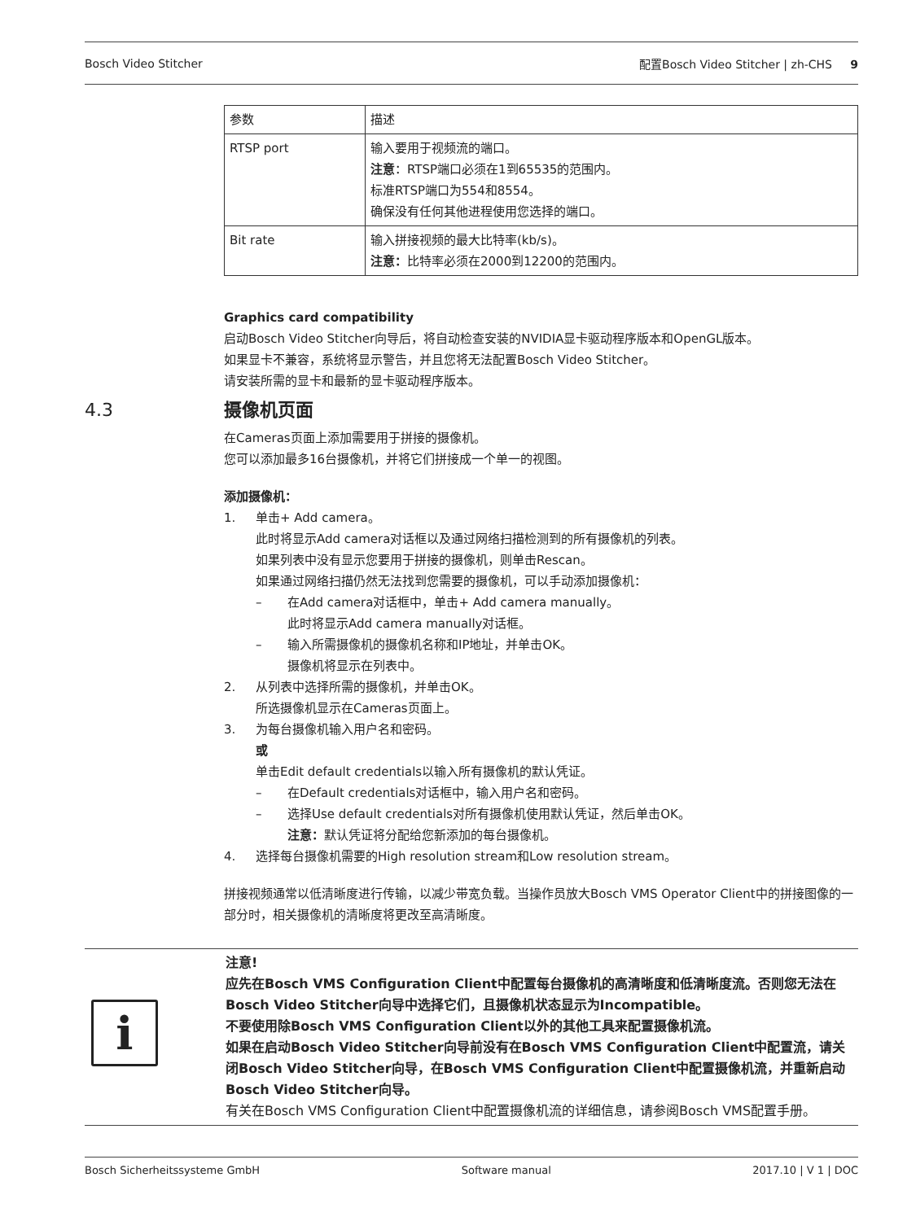Bosch Video Stitcher 配置Bosch Video Stitcher | zh-CHS 9
| 参数 | 描述 |
| --- | --- |
| RTSP port | 输入要用于视频流的端口。 注意 ：RTSP端口必须在1到65535的范围内。 标准RTSP端口为554和8554。 确保没有任何其他进程使用您选择的端口。 |
| Bit rate | 输入拼接视频的最大比特率(kb/s)。 注意： 比特率必须在2000到12200的范围内。 |
Graphics card compatibility
启动Bosch Video Stitcher向导后，将自动检查安装的NVIDIA显卡驱动程序版本和OpenGL版本。
如果显卡不兼容，系统将显示警告，并且您将无法配置Bosch Video Stitcher。
请安装所需的显卡和最新的显卡驱动程序版本。
4.3 摄像机页面
在Cameras页面上添加需要用于拼接的摄像机。
您可以添加最多16台摄像机，并将它们拼接成一个单一的视图。
添加摄像机：
1. 单击+ Add camera。
此时将显示Add camera对话框以及通过网络扫描检测到的所有摄像机的列表。
如果列表中没有显示您要用于拼接的摄像机，则单击Rescan。
如果通过网络扫描仍然无法找到您需要的摄像机，可以手动添加摄像机：
– 在Add camera对话框中，单击+ Add camera manually。
此时将显示Add camera manually对话框。
– 输入所需摄像机的摄像机名称和IP地址，并单击OK。
摄像机将显示在列表中。
2. 从列表中选择所需的摄像机，并单击OK。
所选摄像机显示在Cameras页面上。
3. 为每台摄像机输入用户名和密码。
或
单击Edit default credentials以输入所有摄像机的默认凭证。
– 在Default credentials对话框中，输入用户名和密码。
– 选择Use default credentials对所有摄像机使用默认凭证，然后单击OK。
注意：默认凭证将分配给您新添加的每台摄像机。
4. 选择每台摄像机需要的High resolution stream和Low resolution stream。
拼接视频通常以低清晰度进行传输，以减少带宽负载。当操作员放大Bosch VMS Operator Client中的拼接图像的一部分时，相关摄像机的清晰度将更改至高清晰度。
i
注意!
应先在Bosch VMS Configuration Client中配置每台摄像机的高清晰度和低清晰度流。否则您无法在Bosch Video Stitcher向导中选择它们，且摄像机状态显示为Incompatible。
不要使用除Bosch VMS Configuration Client以外的其他工具来配置摄像机流。
如果在启动Bosch Video Stitcher向导前没有在Bosch VMS Configuration Client中配置流，请关闭Bosch Video Stitcher向导，在Bosch VMS Configuration Client中配置摄像机流，并重新启动Bosch Video Stitcher向导。
有关在Bosch VMS Configuration Client中配置摄像机流的详细信息，请参阅Bosch VMS配置手册。
Bosch Sicherheitssysteme GmbH Software manual 2017.10 | V 1 | DOC